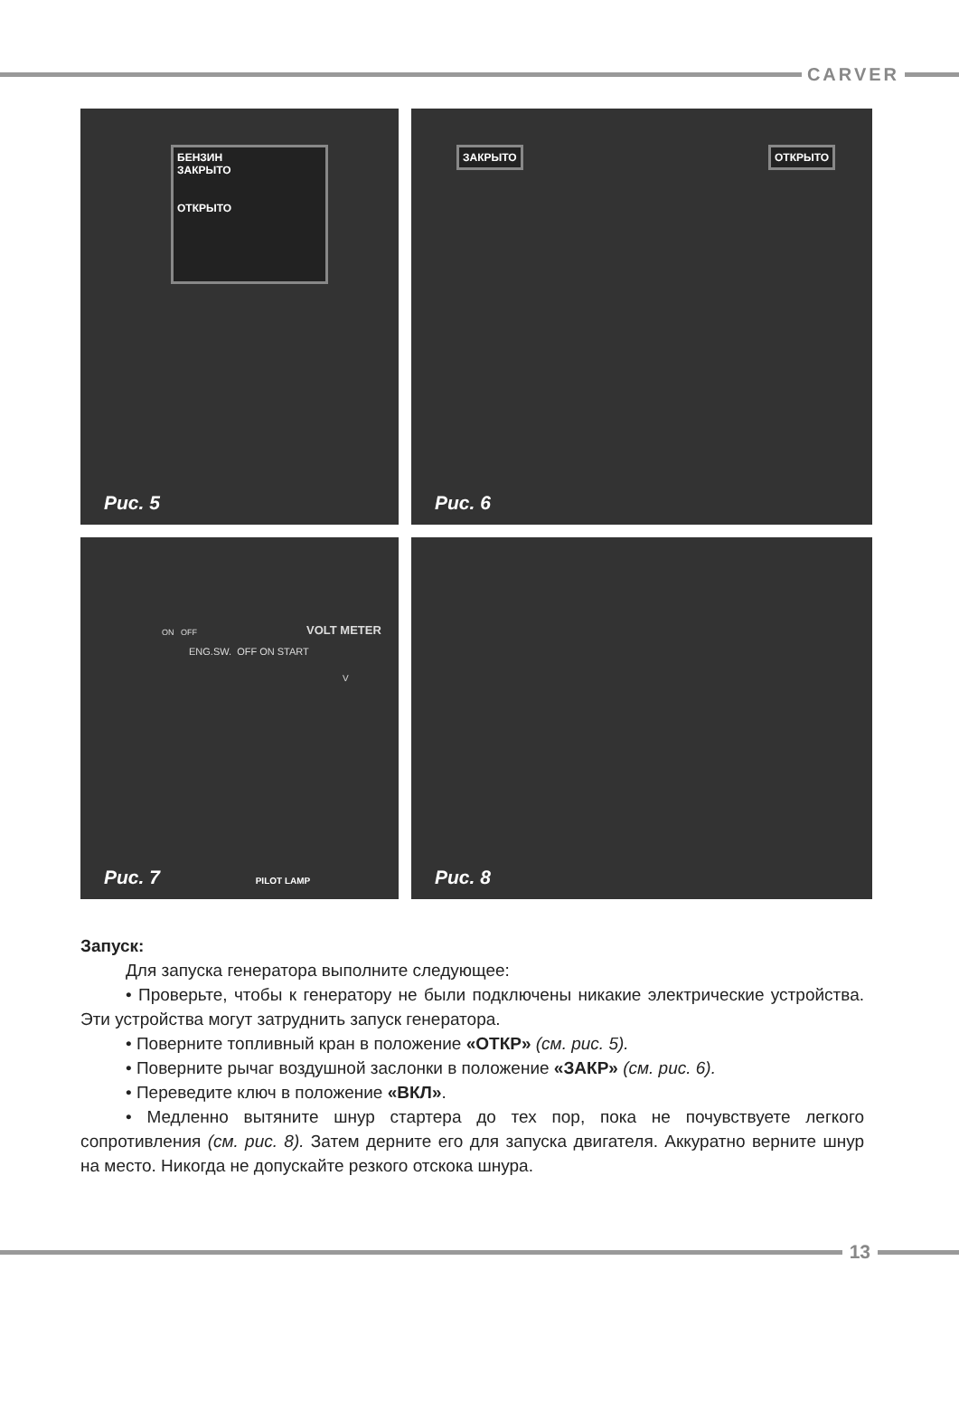CARVER
БЕНЗИН
ЗАКРЫТО
ОТКРЫТО
Рис. 5
ЗАКРЫТО ОТКРЫТО
Рис. 6
ENG.SW. OFF ON START
VOLT METER
V
ON OFF
Рис. 7 PILOT LAMP
Рис. 8
Запуск:
Для запуска генератора выполните следующее:
• Проверьте, чтобы к генератору не были подключены никакие электрические устройства. Эти устройства могут затруднить запуск генератора.
• Поверните топливный кран в положение «ОТКР» (см. рис. 5).
• Поверните рычаг воздушной заслонки в положение «ЗАКР» (см. рис. 6).
• Переведите ключ в положение «ВКЛ».
• Медленно вытяните шнур стартера до тех пор, пока не почувствуете легкого сопротивления (см. рис. 8). Затем дерните его для запуска двигателя. Аккуратно верните шнур на место. Никогда не допускайте резкого отскока шнура.
13